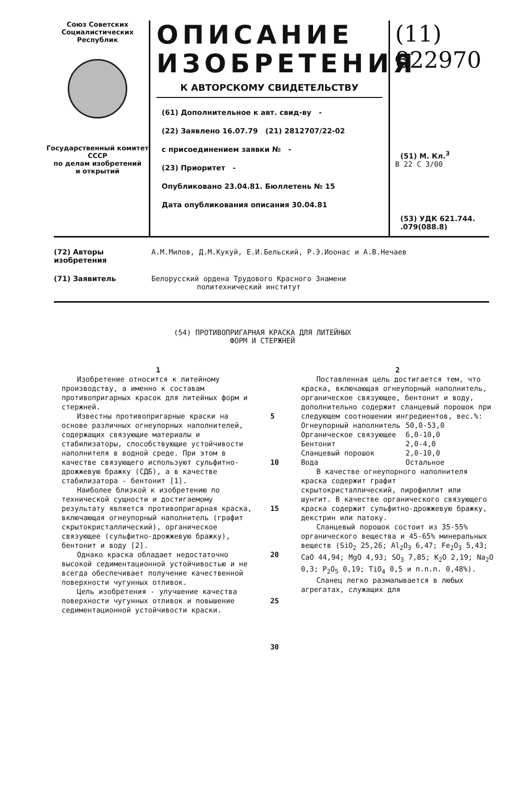Союз Советских
Социалистических
Республик
Государственный комитет
СССР
по делам изобретений
и открытий
ОПИСАНИЕ
ИЗОБРЕТЕНИЯ
К АВТОРСКОМУ СВИДЕТЕЛЬСТВУ
(61) Дополнительное к авт. свид-ву -
(22) Заявлено 16.07.79 (21) 2812707/22-02
с присоединением заявки № -
(23) Приоритет -
Опубликовано 23.04.81. Бюллетень № 15
Дата опубликования описания 30.04.81
(11) 822970
(51) М. Кл.<sup>3</sup>
В 22 С 3/00
(53) УДК 621.744. .079(088.8)
(72) Авторы изобретения
А.М.Милов, Д.М.Кукуй, Е.И.Бельский, Р.Э.Иоонас и А.В.Нечаев
(71) Заявитель Белорусский ордена Трудового Красного Знамени
политехнический институт
(54) ПРОТИВОПРИГАРНАЯ КРАСКА ДЛЯ ЛИТЕЙНЫХ
ФОРМ И СТЕРЖНЕЙ
1
Изобретение относится к литейному производству, а именно к составам противопригарных красок для литейных форм и стержней.
Известны противопригарные краски на основе различных огнеупорных наполнителей, содержащих связующие материалы и стабилизаторы, способствующие устойчивости наполнителя в водной среде. При этом в качестве связующего используют сульфитно-дрожжевую бражку (СДБ), а в качестве стабилизатора - бентонит [1].
Наиболее близкой к изобретению по технической сущности и достигаемому результату является противопригарная краска, включающая огнеупорный наполнитель (графит скрытокристаллический), органическое связующее (сульфитно-дрожжевую бражку), бентонит и воду [2].
Однако краска обладает недостаточно высокой седиментационной устойчивостью и не всегда обеспечивает получение качественной поверхности чугунных отливок.
Цель изобретения - улучшение качества поверхности чугунных отливок и повышение седиментационной устойчивости краски.
5
10
15
20
25
30
2
Поставленная цель достигается тем, что краска, включающая огнеупорный наполнитель, органическое связующее, бентонит и воду, дополнительно содержит сланцевый порошок при следующем соотношении ингредиентов, вес.%:
| Огнеупорный наполнитель | 50,0-53,0 |
| Органическое связующее | 6,0-10,0 |
| Бентонит | 2,0-4,0 |
| Сланцевый порошок | 2,0-10,0 |
| Вода | Остальное |
В качестве огнеупорного наполнителя краска содержит графит скрытокристаллический, пирофиллит или шунгит. В качестве органического связующего краска содержит сульфитно-дрожжевую бражку, декстрин или патоку.
Сланцевый порошок состоит из 35-55% органического вещества и 45-65% минеральных веществ (SiO<sub>2</sub> 25,26; Al<sub>2</sub>O<sub>3</sub> 6,47; Fe<sub>2</sub>O<sub>3</sub> 5,43; CaO 44,94; MgO 4,93; SO<sub>3</sub> 7,85; K<sub>2</sub>O 2,19; Na<sub>2</sub>O 0,3; P<sub>2</sub>O<sub>5</sub> 0,19; TiO<sub>4</sub> 0,5 и п.п.п. 0,48%).
Сланец легко размалывается в любых агрегатах, служащих для